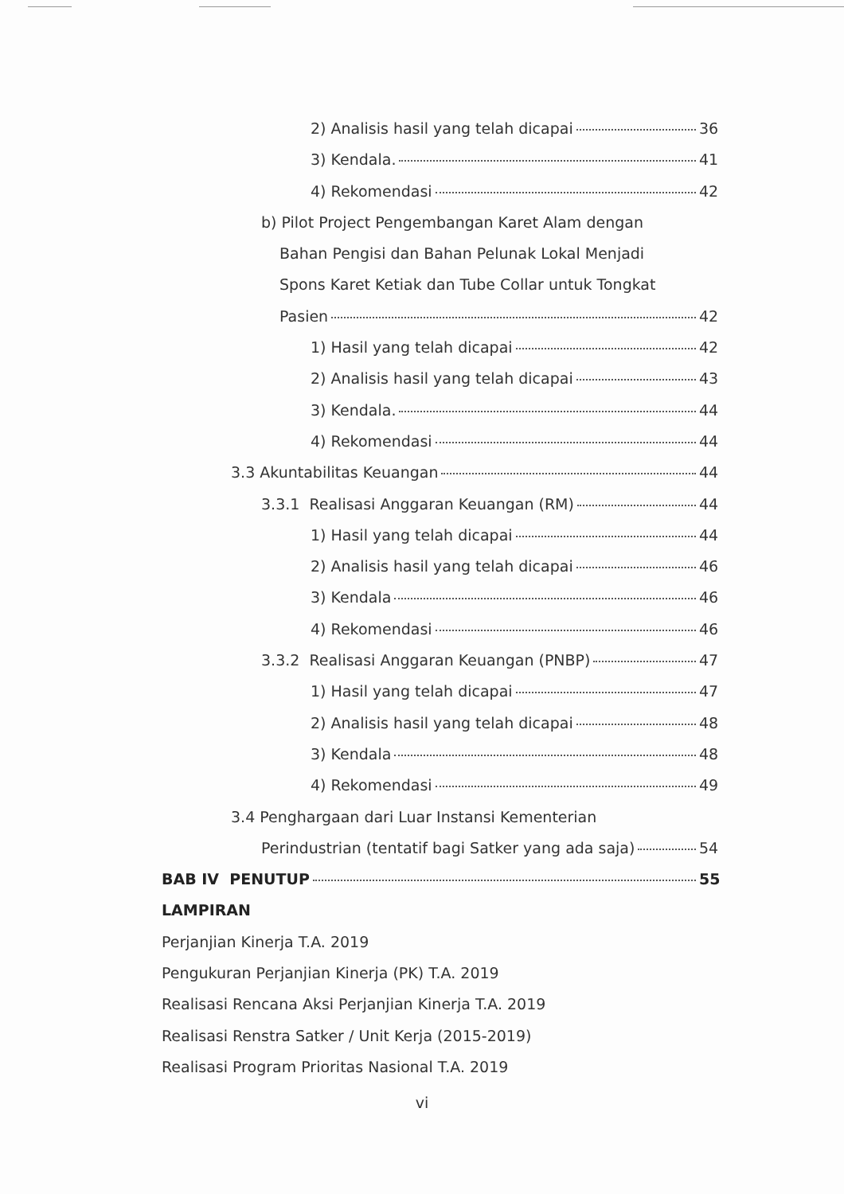2) Analisis hasil yang telah dicapai 36
3) Kendala. 41
4) Rekomendasi 42
b) Pilot Project Pengembangan Karet Alam dengan
Bahan Pengisi dan Bahan Pelunak Lokal Menjadi
Spons Karet Ketiak dan Tube Collar untuk Tongkat
Pasien 42
1) Hasil yang telah dicapai 42
2) Analisis hasil yang telah dicapai 43
3) Kendala. 44
4) Rekomendasi 44
3.3 Akuntabilitas Keuangan 44
3.3.1 Realisasi Anggaran Keuangan (RM) 44
1) Hasil yang telah dicapai 44
2) Analisis hasil yang telah dicapai 46
3) Kendala 46
4) Rekomendasi 46
3.3.2 Realisasi Anggaran Keuangan (PNBP) 47
1) Hasil yang telah dicapai 47
2) Analisis hasil yang telah dicapai 48
3) Kendala 48
4) Rekomendasi 49
3.4 Penghargaan dari Luar Instansi Kementerian
Perindustrian (tentatif bagi Satker yang ada saja) 54
BAB IV PENUTUP 55
LAMPIRAN
Perjanjian Kinerja T.A. 2019
Pengukuran Perjanjian Kinerja (PK) T.A. 2019
Realisasi Rencana Aksi Perjanjian Kinerja T.A. 2019
Realisasi Renstra Satker / Unit Kerja (2015-2019)
Realisasi Program Prioritas Nasional T.A. 2019
vi